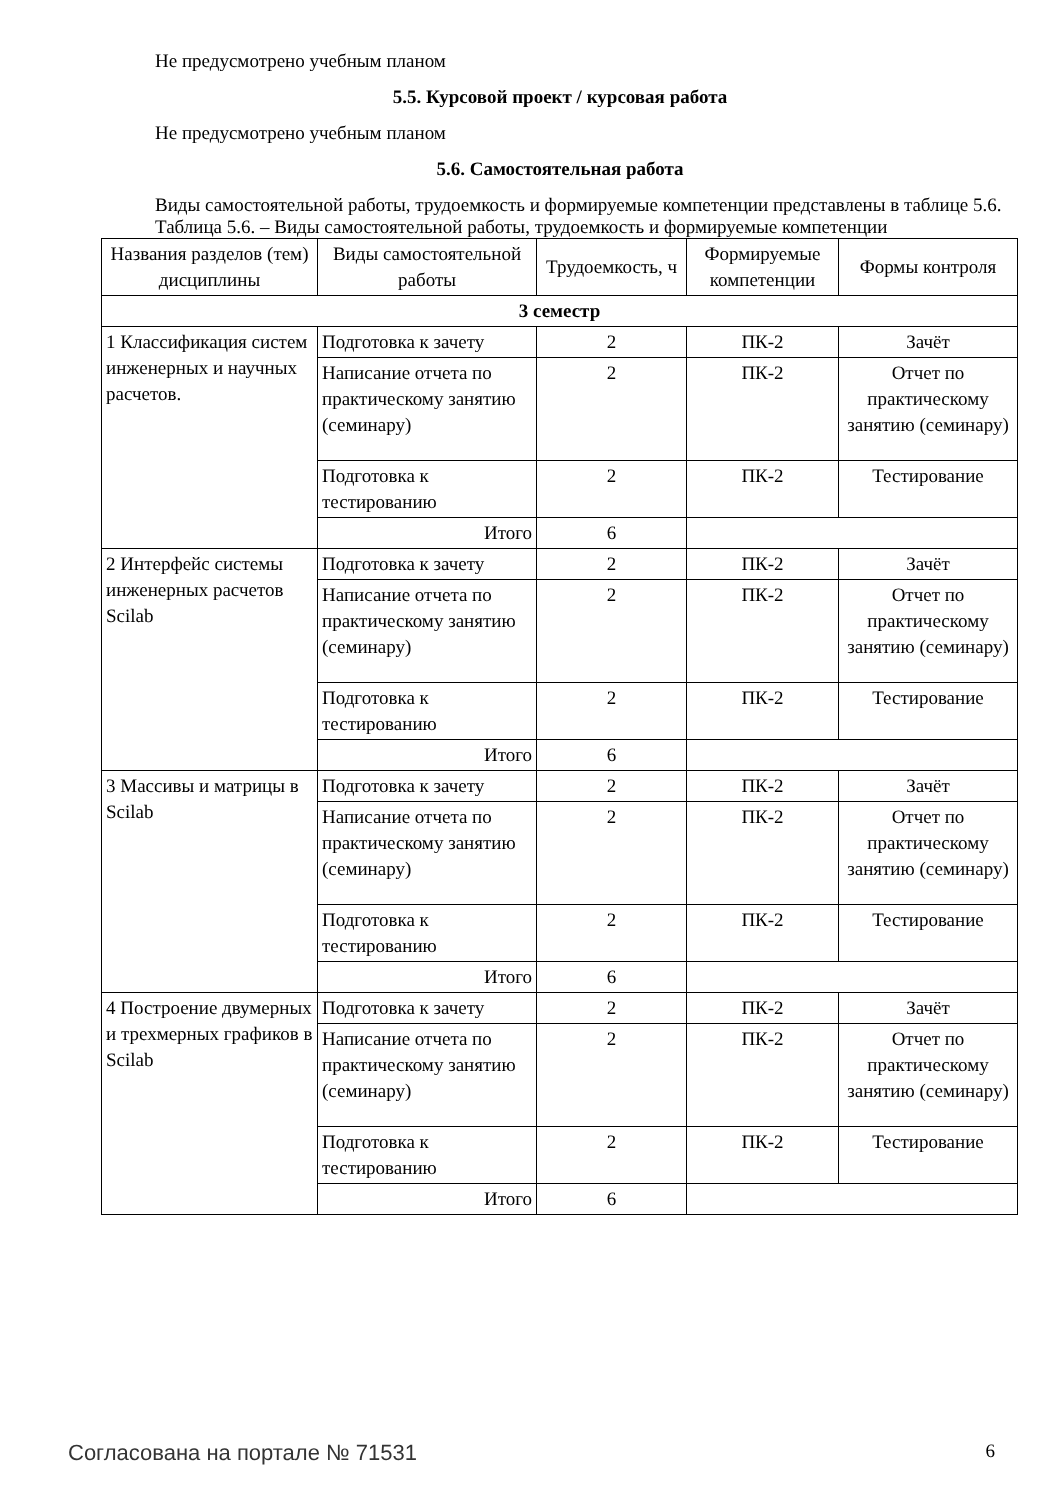Не предусмотрено учебным планом
5.5. Курсовой проект / курсовая работа
Не предусмотрено учебным планом
5.6. Самостоятельная работа
Виды самостоятельной работы, трудоемкость и формируемые компетенции представлены в таблице 5.6.
Таблица 5.6. – Виды самостоятельной работы, трудоемкость и формируемые компетенции
| Названия разделов (тем) дисциплины | Виды самостоятельной работы | Трудоемкость, ч | Формируемые компетенции | Формы контроля |
| --- | --- | --- | --- | --- |
| 3 семестр | | | | |
| 1 Классификация систем инженерных и научных расчетов. | Подготовка к зачету | 2 | ПК-2 | Зачёт |
| | Написание отчета по практическому занятию (семинару) | 2 | ПК-2 | Отчет по практическому занятию (семинару) |
| | Подготовка к тестированию | 2 | ПК-2 | Тестирование |
| | Итого | 6 | | |
| 2 Интерфейс системы инженерных расчетов Scilab | Подготовка к зачету | 2 | ПК-2 | Зачёт |
| | Написание отчета по практическому занятию (семинару) | 2 | ПК-2 | Отчет по практическому занятию (семинару) |
| | Подготовка к тестированию | 2 | ПК-2 | Тестирование |
| | Итого | 6 | | |
| 3 Массивы и матрицы в Scilab | Подготовка к зачету | 2 | ПК-2 | Зачёт |
| | Написание отчета по практическому занятию (семинару) | 2 | ПК-2 | Отчет по практическому занятию (семинару) |
| | Подготовка к тестированию | 2 | ПК-2 | Тестирование |
| | Итого | 6 | | |
| 4 Построение двумерных и трехмерных графиков в Scilab | Подготовка к зачету | 2 | ПК-2 | Зачёт |
| | Написание отчета по практическому занятию (семинару) | 2 | ПК-2 | Отчет по практическому занятию (семинару) |
| | Подготовка к тестированию | 2 | ПК-2 | Тестирование |
| | Итого | 6 | | |
Согласована на портале № 71531 6